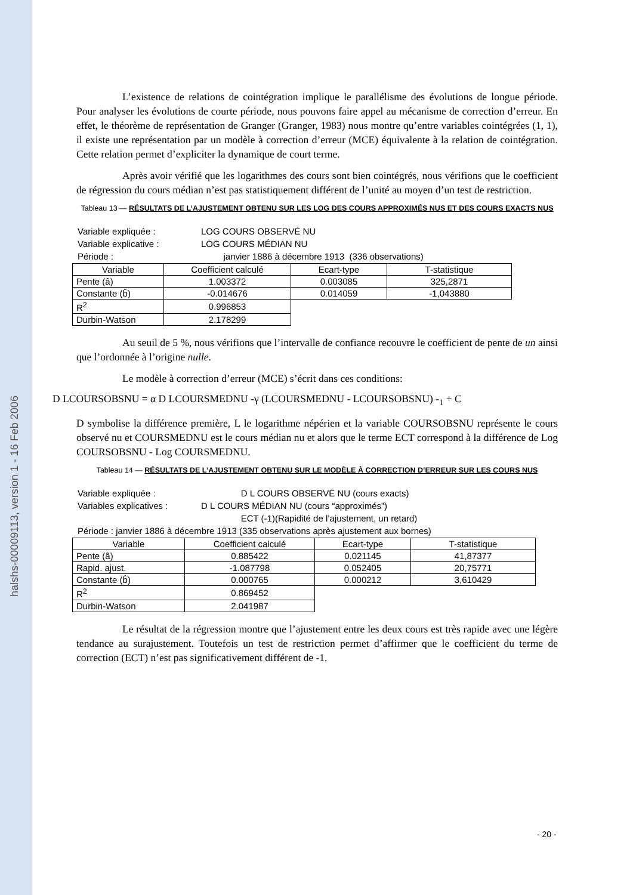halshs-00009113, version 1 - 16 Feb 2006
L’existence de relations de cointégration implique le parallélisme des évolutions de longue période. Pour analyser les évolutions de courte période, nous pouvons faire appel au mécanisme de correction d’erreur. En effet, le théorème de représentation de Granger (Granger, 1983) nous montre qu’entre variables cointégrées (1, 1), il existe une représentation par un modèle à correction d’erreur (MCE) équivalente à la relation de cointégration. Cette relation permet d’expliciter la dynamique de court terme.
Après avoir vérifié que les logarithmes des cours sont bien cointégrés, nous vérifions que le coefficient de régression du cours médian n’est pas statistiquement différent de l’unité au moyen d’un test de restriction.
Tableau 13 — RÉSULTATS DE L’AJUSTEMENT OBTENU SUR LES LOG DES COURS APPROXIMÉS NUS ET DES COURS EXACTS NUS
| Variable expliquée : | LOG COURS OBSERVÉ NU |
| Variable explicative : | LOG COURS MÉDIAN NU |
| Période : | janvier 1886 à décembre 1913 (336 observations) |
| Variable | Coefficient calculé | Ecart-type | T-statistique |
| --- | --- | --- | --- |
| Pente (â) | 1.003372 | 0.003085 | 325,2871 |
| Constante (b̂) | -0.014676 | 0.014059 | -1,043880 |
| R<sup>2</sup> | 0.996853 | | |
| Durbin-Watson | 2.178299 | | |
Au seuil de 5 %, nous vérifions que l’intervalle de confiance recouvre le coefficient de pente de un ainsi que l’ordonnée à l’origine nulle.
Le modèle à correction d’erreur (MCE) s’écrit dans ces conditions:
D LCOURSOBSNU = α D LCOURSMEDNU -γ (LCOURSMEDNU - LCOURSOBSNU) -<sub>1</sub> + C
D symbolise la différence première, L le logarithme népérien et la variable COURSOBSNU représente le cours observé nu et COURSMEDNU est le cours médian nu et alors que le terme ECT correspond à la différence de Log COURSOBSNU - Log COURSMEDNU.
Tableau 14 — RÉSULTATS DE L’AJUSTEMENT OBTENU SUR LE MODÈLE À CORRECTION D’ERREUR SUR LES COURS NUS
| Variable expliquée : | D L COURS OBSERVÉ NU (cours exacts) |
| Variables explicatives : | D L COURS MÉDIAN NU (cours “approximés”) |
| | ECT (-1)(Rapidité de l’ajustement, un retard) |
| Période : janvier 1886 à décembre 1913 (335 observations après ajustement aux bornes) | |
| Variable | Coefficient calculé | Ecart-type | T-statistique |
| --- | --- | --- | --- |
| Pente (â) | 0.885422 | 0.021145 | 41,87377 |
| Rapid. ajust. | -1.087798 | 0.052405 | 20,75771 |
| Constante (b̂) | 0.000765 | 0.000212 | 3,610429 |
| R<sup>2</sup> | 0.869452 | | |
| Durbin-Watson | 2.041987 | | |
Le résultat de la régression montre que l’ajustement entre les deux cours est très rapide avec une légère tendance au surajustement. Toutefois un test de restriction permet d’affirmer que le coefficient du terme de correction (ECT) n’est pas significativement différent de -1.
- 20 -